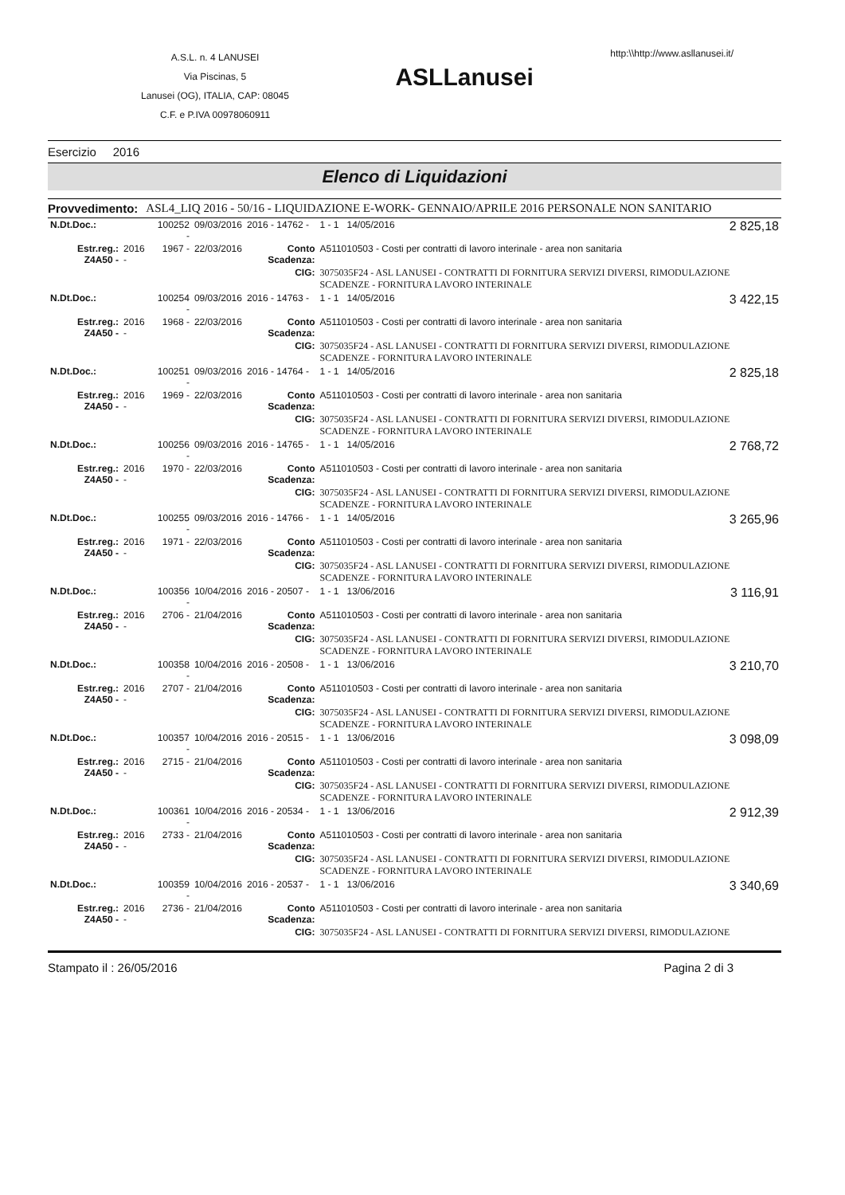A.S.L. n. 4 LANUSEI
Via Piscinas, 5
Lanusei (OG), ITALIA, CAP: 08045
C.F. e P.IVA 00978060911
ASLLanusei
http:\\http://www.asllanusei.it/
Esercizio 2016
Elenco di Liquidazioni
Provvedimento: ASL4_LIQ 2016 - 50/16 - LIQUIDAZIONE E-WORK- GENNAIO/APRILE 2016 PERSONALE NON SANITARIO
| N.Dt.Doc.: | | 100252 - | 09/03/2016 | 2016 - 14762 - | 1 - 1 14/05/2016 | 2 825,18 |
| Estr.reg.: Z4A50 - | 2016 - | 1967 - | 22/03/2016 | Conto Scadenza: | A511010503 - Costi per contratti di lavoro interinale - area non sanitaria | |
| | | | | CIG: | 3075035F24 - ASL LANUSEI - CONTRATTI DI FORNITURA SERVIZI DIVERSI, RIMODULAZIONE SCADENZE - FORNITURA LAVORO INTERINALE | |
| N.Dt.Doc.: | | 100254 - | 09/03/2016 | 2016 - 14763 - | 1 - 1 14/05/2016 | 3 422,15 |
| Estr.reg.: Z4A50 - | 2016 - | 1968 - | 22/03/2016 | Conto Scadenza: | A511010503 - Costi per contratti di lavoro interinale - area non sanitaria | |
| | | | | CIG: | 3075035F24 - ASL LANUSEI - CONTRATTI DI FORNITURA SERVIZI DIVERSI, RIMODULAZIONE SCADENZE - FORNITURA LAVORO INTERINALE | |
| N.Dt.Doc.: | | 100251 - | 09/03/2016 | 2016 - 14764 - | 1 - 1 14/05/2016 | 2 825,18 |
| Estr.reg.: Z4A50 - | 2016 - | 1969 - | 22/03/2016 | Conto Scadenza: | A511010503 - Costi per contratti di lavoro interinale - area non sanitaria | |
| | | | | CIG: | 3075035F24 - ASL LANUSEI - CONTRATTI DI FORNITURA SERVIZI DIVERSI, RIMODULAZIONE SCADENZE - FORNITURA LAVORO INTERINALE | |
| N.Dt.Doc.: | | 100256 - | 09/03/2016 | 2016 - 14765 - | 1 - 1 14/05/2016 | 2 768,72 |
| Estr.reg.: Z4A50 - | 2016 - | 1970 - | 22/03/2016 | Conto Scadenza: | A511010503 - Costi per contratti di lavoro interinale - area non sanitaria | |
| | | | | CIG: | 3075035F24 - ASL LANUSEI - CONTRATTI DI FORNITURA SERVIZI DIVERSI, RIMODULAZIONE SCADENZE - FORNITURA LAVORO INTERINALE | |
| N.Dt.Doc.: | | 100255 - | 09/03/2016 | 2016 - 14766 - | 1 - 1 14/05/2016 | 3 265,96 |
| Estr.reg.: Z4A50 - | 2016 - | 1971 - | 22/03/2016 | Conto Scadenza: | A511010503 - Costi per contratti di lavoro interinale - area non sanitaria | |
| | | | | CIG: | 3075035F24 - ASL LANUSEI - CONTRATTI DI FORNITURA SERVIZI DIVERSI, RIMODULAZIONE SCADENZE - FORNITURA LAVORO INTERINALE | |
| N.Dt.Doc.: | | 100356 - | 10/04/2016 | 2016 - 20507 - | 1 - 1 13/06/2016 | 3 116,91 |
| Estr.reg.: Z4A50 - | 2016 - | 2706 - | 21/04/2016 | Conto Scadenza: | A511010503 - Costi per contratti di lavoro interinale - area non sanitaria | |
| | | | | CIG: | 3075035F24 - ASL LANUSEI - CONTRATTI DI FORNITURA SERVIZI DIVERSI, RIMODULAZIONE SCADENZE - FORNITURA LAVORO INTERINALE | |
| N.Dt.Doc.: | | 100358 - | 10/04/2016 | 2016 - 20508 - | 1 - 1 13/06/2016 | 3 210,70 |
| Estr.reg.: Z4A50 - | 2016 - | 2707 - | 21/04/2016 | Conto Scadenza: | A511010503 - Costi per contratti di lavoro interinale - area non sanitaria | |
| | | | | CIG: | 3075035F24 - ASL LANUSEI - CONTRATTI DI FORNITURA SERVIZI DIVERSI, RIMODULAZIONE SCADENZE - FORNITURA LAVORO INTERINALE | |
| N.Dt.Doc.: | | 100357 - | 10/04/2016 | 2016 - 20515 - | 1 - 1 13/06/2016 | 3 098,09 |
| Estr.reg.: Z4A50 - | 2016 - | 2715 - | 21/04/2016 | Conto Scadenza: | A511010503 - Costi per contratti di lavoro interinale - area non sanitaria | |
| | | | | CIG: | 3075035F24 - ASL LANUSEI - CONTRATTI DI FORNITURA SERVIZI DIVERSI, RIMODULAZIONE SCADENZE - FORNITURA LAVORO INTERINALE | |
| N.Dt.Doc.: | | 100361 - | 10/04/2016 | 2016 - 20534 - | 1 - 1 13/06/2016 | 2 912,39 |
| Estr.reg.: Z4A50 - | 2016 - | 2733 - | 21/04/2016 | Conto Scadenza: | A511010503 - Costi per contratti di lavoro interinale - area non sanitaria | |
| | | | | CIG: | 3075035F24 - ASL LANUSEI - CONTRATTI DI FORNITURA SERVIZI DIVERSI, RIMODULAZIONE SCADENZE - FORNITURA LAVORO INTERINALE | |
| N.Dt.Doc.: | | 100359 - | 10/04/2016 | 2016 - 20537 - | 1 - 1 13/06/2016 | 3 340,69 |
| Estr.reg.: Z4A50 - | 2016 - | 2736 - | 21/04/2016 | Conto Scadenza: | A511010503 - Costi per contratti di lavoro interinale - area non sanitaria | |
| | | | | CIG: | 3075035F24 - ASL LANUSEI - CONTRATTI DI FORNITURA SERVIZI DIVERSI, RIMODULAZIONE | |
Stampato il : 26/05/2016 Pagina 2 di 3